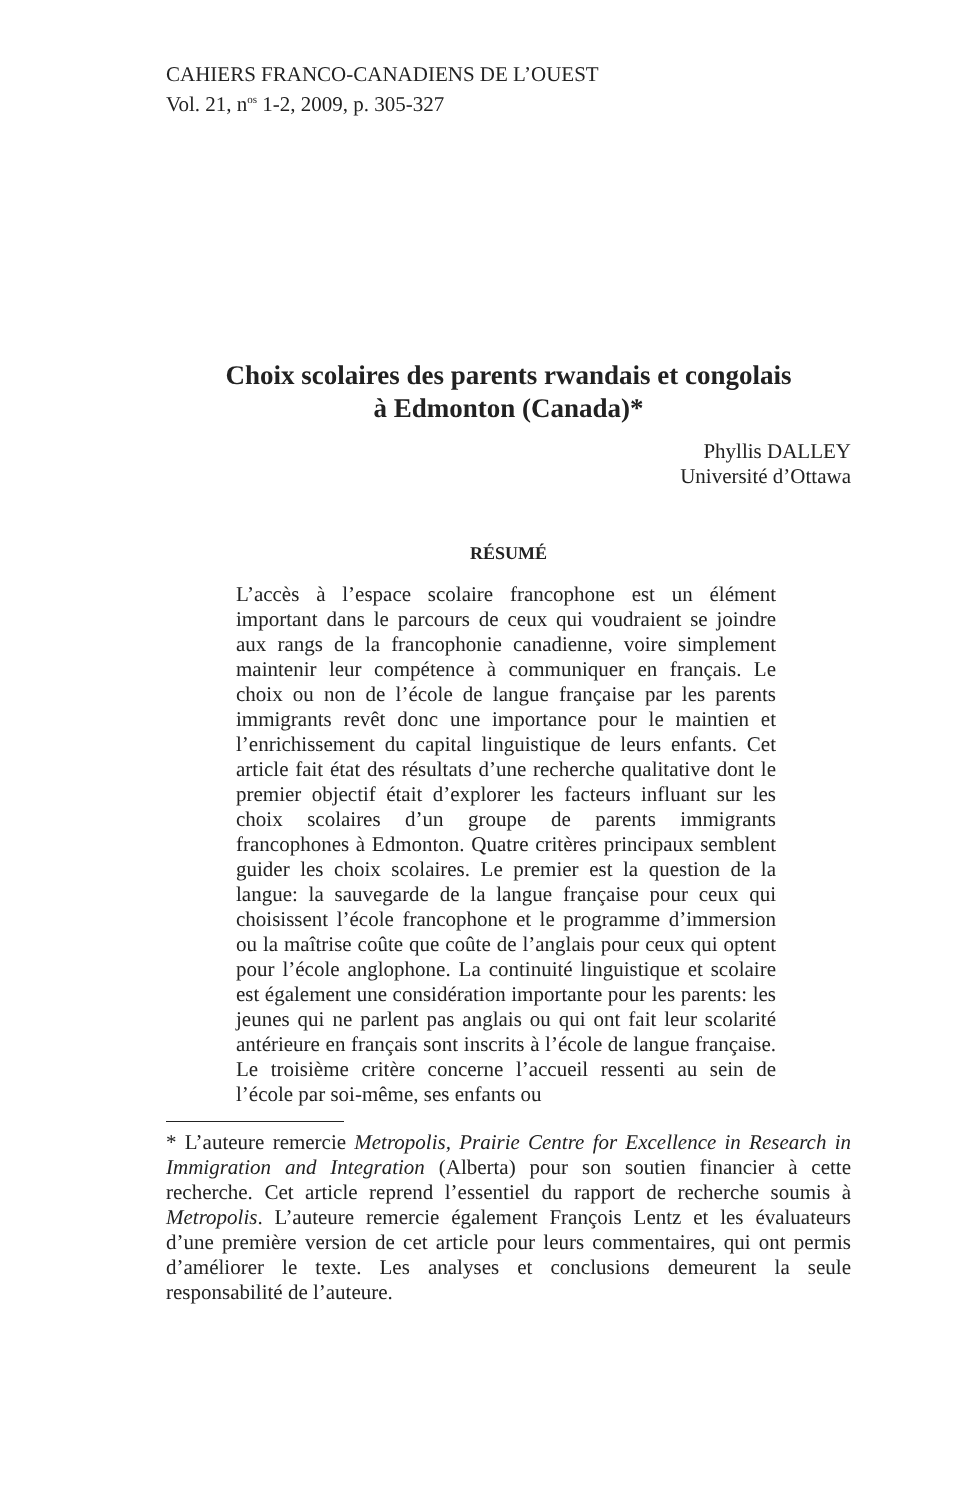CAHIERS FRANCO-CANADIENS DE L’OUEST
Vol. 21, n<sup>os</sup> 1-2, 2009, p. 305-327
Choix scolaires des parents rwandais et congolais
à Edmonton (Canada)*
Phyllis DALLEY
Université d’Ottawa
RÉSUMÉ
L’accès à l’espace scolaire francophone est un élément important dans le parcours de ceux qui voudraient se joindre aux rangs de la francophonie canadienne, voire simplement maintenir leur compétence à communiquer en français. Le choix ou non de l’école de langue française par les parents immigrants revêt donc une importance pour le maintien et l’enrichissement du capital linguistique de leurs enfants. Cet article fait état des résultats d’une recherche qualitative dont le premier objectif était d’explorer les facteurs influant sur les choix scolaires d’un groupe de parents immigrants francophones à Edmonton. Quatre critères principaux semblent guider les choix scolaires. Le premier est la question de la langue: la sauvegarde de la langue française pour ceux qui choisissent l’école francophone et le programme d’immersion ou la maîtrise coûte que coûte de l’anglais pour ceux qui optent pour l’école anglophone. La continuité linguistique et scolaire est également une considération importante pour les parents: les jeunes qui ne parlent pas anglais ou qui ont fait leur scolarité antérieure en français sont inscrits à l’école de langue française. Le troisième critère concerne l’accueil ressenti au sein de l’école par soi-même, ses enfants ou
* L’auteure remercie Metropolis, Prairie Centre for Excellence in Research in Immigration and Integration (Alberta) pour son soutien financier à cette recherche. Cet article reprend l’essentiel du rapport de recherche soumis à Metropolis. L’auteure remercie également François Lentz et les évaluateurs d’une première version de cet article pour leurs commentaires, qui ont permis d’améliorer le texte. Les analyses et conclusions demeurent la seule responsabilité de l’auteure.